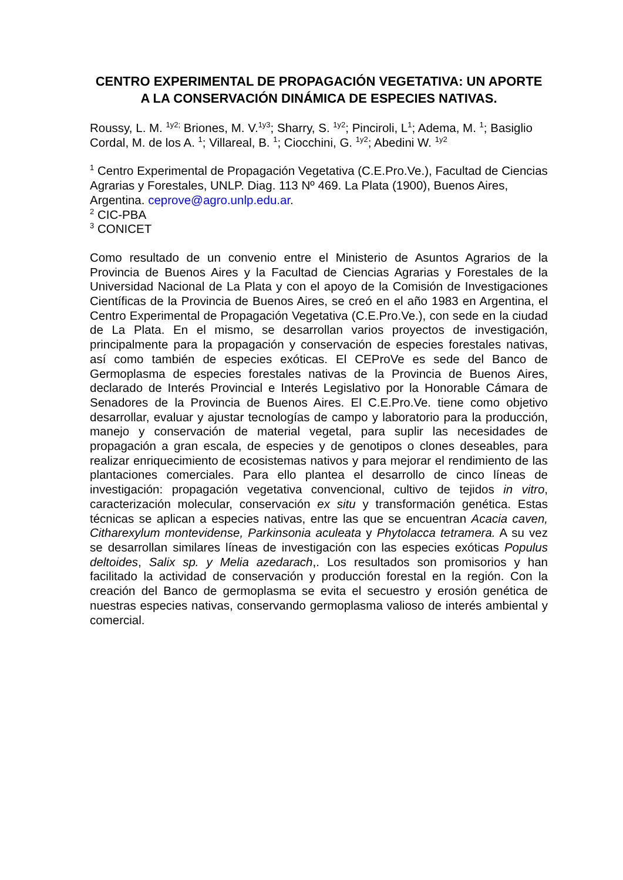CENTRO EXPERIMENTAL DE PROPAGACIÓN VEGETATIVA: UN APORTE A LA CONSERVACIÓN DINÁMICA DE ESPECIES NATIVAS.
Roussy, L. M. <sup>1y2;</sup> Briones, M. V.<sup>1y3</sup>; Sharry, S. <sup>1y2</sup>; Pinciroli, L<sup>1</sup>; Adema, M. <sup>1</sup>; Basiglio Cordal, M. de los A. <sup>1</sup>; Villareal, B. <sup>1</sup>; Ciocchini, G. <sup>1y2</sup>; Abedini W. <sup>1y2</sup>
<sup>1</sup> Centro Experimental de Propagación Vegetativa (C.E.Pro.Ve.), Facultad de Ciencias Agrarias y Forestales, UNLP. Diag. 113 Nº 469. La Plata (1900), Buenos Aires, Argentina. ceprove@agro.unlp.edu.ar.
<sup>2</sup> CIC-PBA
<sup>3</sup> CONICET
Como resultado de un convenio entre el Ministerio de Asuntos Agrarios de la Provincia de Buenos Aires y la Facultad de Ciencias Agrarias y Forestales de la Universidad Nacional de La Plata y con el apoyo de la Comisión de Investigaciones Científicas de la Provincia de Buenos Aires, se creó en el año 1983 en Argentina, el Centro Experimental de Propagación Vegetativa (C.E.Pro.Ve.), con sede en la ciudad de La Plata. En el mismo, se desarrollan varios proyectos de investigación, principalmente para la propagación y conservación de especies forestales nativas, así como también de especies exóticas. El CEProVe es sede del Banco de Germoplasma de especies forestales nativas de la Provincia de Buenos Aires, declarado de Interés Provincial e Interés Legislativo por la Honorable Cámara de Senadores de la Provincia de Buenos Aires. El C.E.Pro.Ve. tiene como objetivo desarrollar, evaluar y ajustar tecnologías de campo y laboratorio para la producción, manejo y conservación de material vegetal, para suplir las necesidades de propagación a gran escala, de especies y de genotipos o clones deseables, para realizar enriquecimiento de ecosistemas nativos y para mejorar el rendimiento de las plantaciones comerciales. Para ello plantea el desarrollo de cinco líneas de investigación: propagación vegetativa convencional, cultivo de tejidos in vitro, caracterización molecular, conservación ex situ y transformación genética. Estas técnicas se aplican a especies nativas, entre las que se encuentran Acacia caven, Citharexylum montevidense, Parkinsonia aculeata y Phytolacca tetramera. A su vez se desarrollan similares líneas de investigación con las especies exóticas Populus deltoides, Salix sp. y Melia azedarach,. Los resultados son promisorios y han facilitado la actividad de conservación y producción forestal en la región. Con la creación del Banco de germoplasma se evita el secuestro y erosión genética de nuestras especies nativas, conservando germoplasma valioso de interés ambiental y comercial.